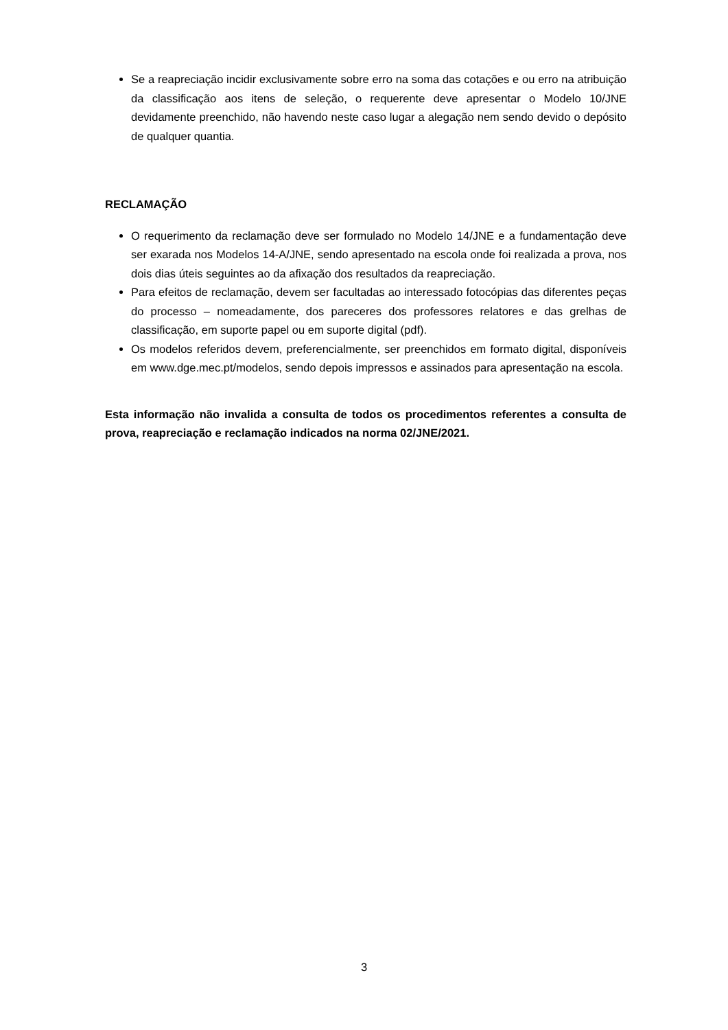Se a reapreciação incidir exclusivamente sobre erro na soma das cotações e ou erro na atribuição da classificação aos itens de seleção, o requerente deve apresentar o Modelo 10/JNE devidamente preenchido, não havendo neste caso lugar a alegação nem sendo devido o depósito de qualquer quantia.
RECLAMAÇÃO
O requerimento da reclamação deve ser formulado no Modelo 14/JNE e a fundamentação deve ser exarada nos Modelos 14-A/JNE, sendo apresentado na escola onde foi realizada a prova, nos dois dias úteis seguintes ao da afixação dos resultados da reapreciação.
Para efeitos de reclamação, devem ser facultadas ao interessado fotocópias das diferentes peças do processo – nomeadamente, dos pareceres dos professores relatores e das grelhas de classificação, em suporte papel ou em suporte digital (pdf).
Os modelos referidos devem, preferencialmente, ser preenchidos em formato digital, disponíveis em www.dge.mec.pt/modelos, sendo depois impressos e assinados para apresentação na escola.
Esta informação não invalida a consulta de todos os procedimentos referentes a consulta de prova, reapreciação e reclamação indicados na norma 02/JNE/2021.
3